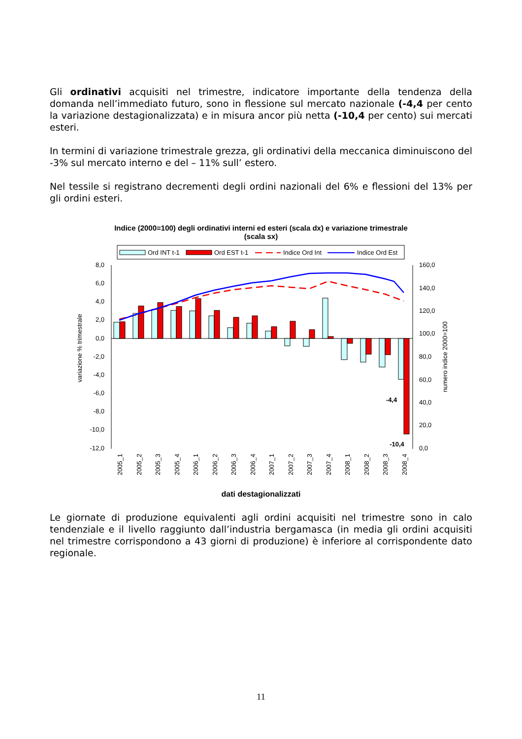Gli ordinativi acquisiti nel trimestre, indicatore importante della tendenza della domanda nell’immediato futuro, sono in flessione sul mercato nazionale (-4,4 per cento la variazione destagionalizzata) e in misura ancor più netta (-10,4 per cento) sui mercati esteri.
In termini di variazione trimestrale grezza, gli ordinativi della meccanica diminuiscono del -3% sul mercato interno e del – 11% sull’ estero.
Nel tessile si registrano decrementi degli ordini nazionali del 6% e flessioni del 13% per gli ordini esteri.
Indice (2000=100) degli ordinativi interni ed esteri (scala dx) e variazione trimestrale
(scala sx)
Ord INT t-1
Ord EST t-1
Indice Ord Int
Indice Ord Est
8,0
6,0
4,0
2,0
0,0
-2,0
-4,0
-6,0
-8,0
-10,0
-12,0
160,0
140,0
120,0
100,0
80,0
60,0
40,0
20,0
0,0
variazione % trimestrale
numero indice 2000=100
-4,4
-10,4
2005_1
2005_2
2005_3
2005_4
2006_1
2006_2
2006_3
2006_4
2007_1
2007_2
2007_3
2007_4
2008_1
2008_2
2008_3
2008_4
dati destagionalizzati
Le giornate di produzione equivalenti agli ordini acquisiti nel trimestre sono in calo tendenziale e il livello raggiunto dall’industria bergamasca (in media gli ordini acquisiti nel trimestre corrispondono a 43 giorni di produzione) è inferiore al corrispondente dato regionale.
11